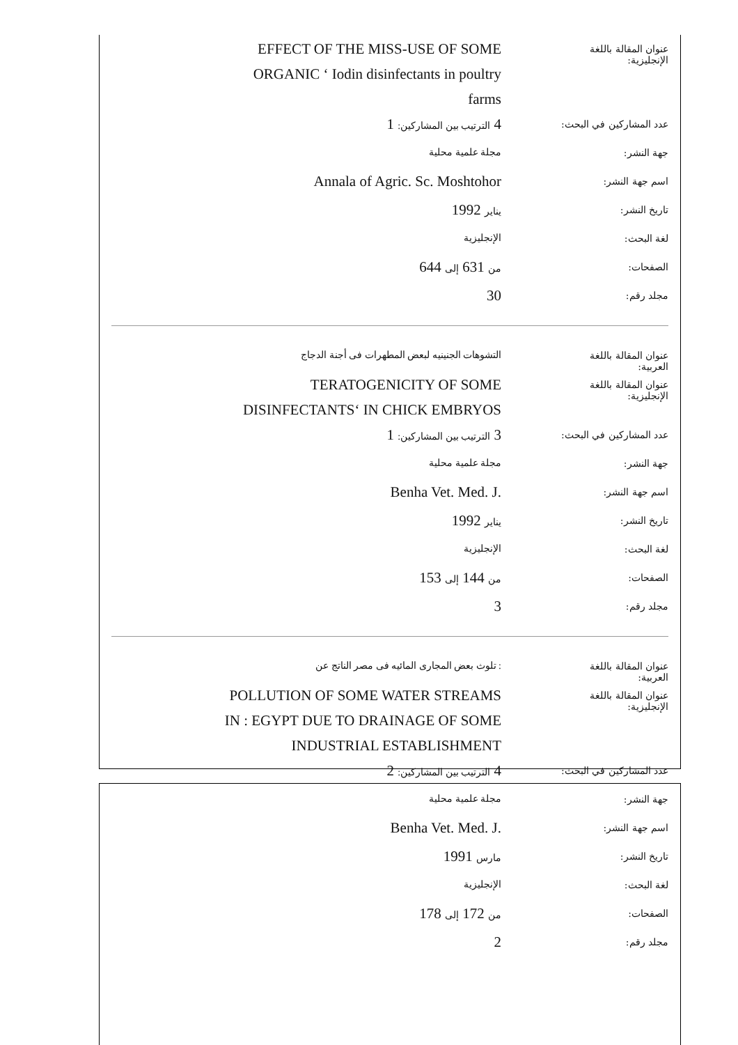عنوان المقالة باللغة الإنجليزية:
EFFECT OF THE MISS-USE OF SOME ORGANIC ‘ Iodin disinfectants in poultry farms
عدد المشاركين في البحث:
4 الترتيب بين المشاركين: 1
جهة النشر:
مجلة علمية محلية
اسم جهة النشر:
Annala of Agric. Sc. Moshtohor
تاريخ النشر:
يناير 1992
لغة البحث:
الإنجليزية
الصفحات:
من 631 إلى 644
مجلد رقم:
30
عنوان المقالة باللغة العربية:
التشوهات الجنينيه لبعض المطهرات فى أجنة الدجاج
عنوان المقالة باللغة الإنجليزية:
TERATOGENICITY OF SOME DISINFECTANTS‘ IN CHICK EMBRYOS
عدد المشاركين في البحث:
3 الترتيب بين المشاركين: 1
جهة النشر:
مجلة علمية محلية
اسم جهة النشر:
.Benha Vet. Med. J
تاريخ النشر:
يناير 1992
لغة البحث:
الإنجليزية
الصفحات:
من 144 إلى 153
مجلد رقم:
3
عنوان المقالة باللغة العربية:
: تلوث بعض المجارى المائيه فى مصر الناتج عن
عنوان المقالة باللغة الإنجليزية:
POLLUTION OF SOME WATER STREAMS IN : EGYPT DUE TO DRAINAGE OF SOME INDUSTRIAL ESTABLISHMENT
عدد المشاركين في البحث:
4 الترتيب بين المشاركين: 2
جهة النشر:
مجلة علمية محلية
اسم جهة النشر:
.Benha Vet. Med. J
تاريخ النشر:
مارس 1991
لغة البحث:
الإنجليزية
الصفحات:
من 172 إلى 178
مجلد رقم:
2